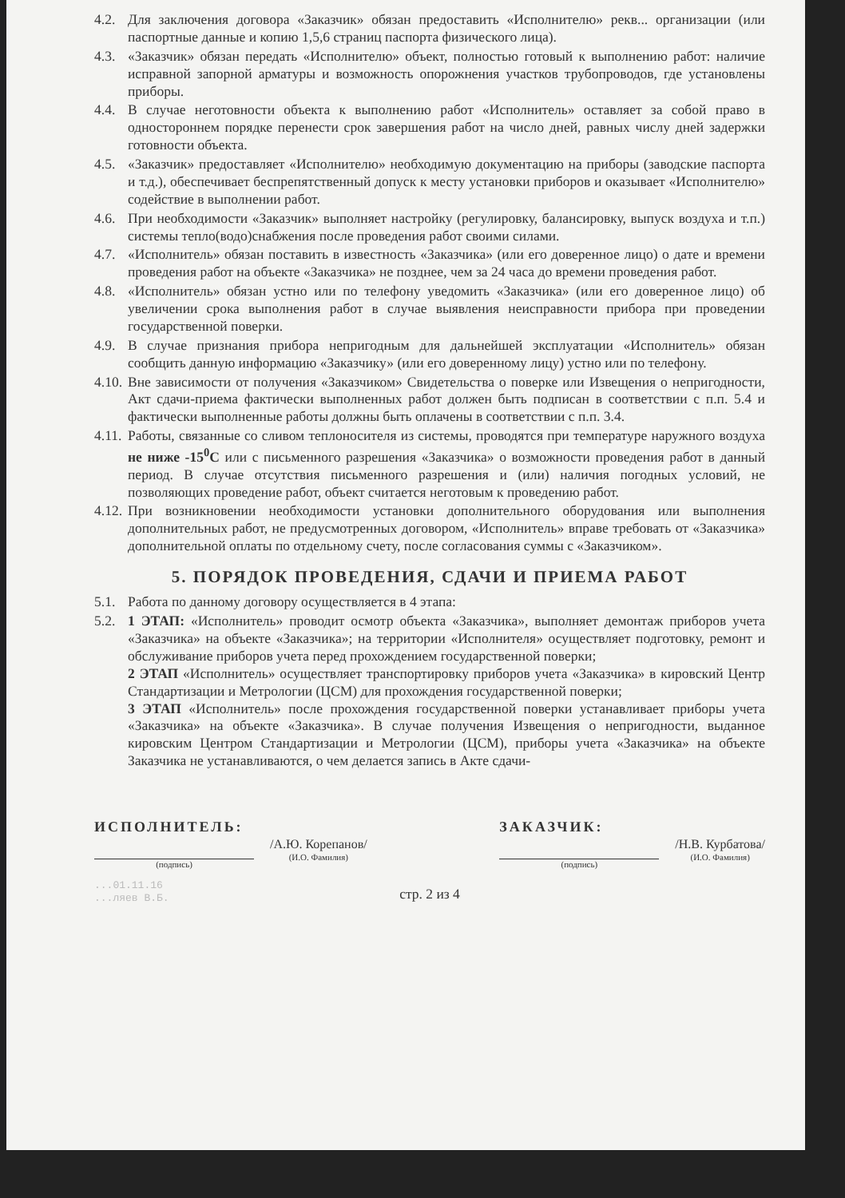4.2. Для заключения договора «Заказчик» обязан предоставить «Исполнителю» рекв... организации (или паспортные данные и копию 1,5,6 страниц паспорта физического лица).
4.3. «Заказчик» обязан передать «Исполнителю» объект, полностью готовый к выполнению работ: наличие исправной запорной арматуры и возможность опорожнения участков трубопроводов, где установлены приборы.
4.4. В случае неготовности объекта к выполнению работ «Исполнитель» оставляет за собой право в одностороннем порядке перенести срок завершения работ на число дней, равных числу дней задержки готовности объекта.
4.5. «Заказчик» предоставляет «Исполнителю» необходимую документацию на приборы (заводские паспорта и т.д.), обеспечивает беспрепятственный допуск к месту установки приборов и оказывает «Исполнителю» содействие в выполнении работ.
4.6. При необходимости «Заказчик» выполняет настройку (регулировку, балансировку, выпуск воздуха и т.п.) системы тепло(водо)снабжения после проведения работ своими силами.
4.7. «Исполнитель» обязан поставить в известность «Заказчика» (или его доверенное лицо) о дате и времени проведения работ на объекте «Заказчика» не позднее, чем за 24 часа до времени проведения работ.
4.8. «Исполнитель» обязан устно или по телефону уведомить «Заказчика» (или его доверенное лицо) об увеличении срока выполнения работ в случае выявления неисправности прибора при проведении государственной поверки.
4.9. В случае признания прибора непригодным для дальнейшей эксплуатации «Исполнитель» обязан сообщить данную информацию «Заказчику» (или его доверенному лицу) устно или по телефону.
4.10. Вне зависимости от получения «Заказчиком» Свидетельства о поверке или Извещения о непригодности, Акт сдачи-приема фактически выполненных работ должен быть подписан в соответствии с п.п. 5.4 и фактически выполненные работы должны быть оплачены в соответствии с п.п. 3.4.
4.11. Работы, связанные со сливом теплоносителя из системы, проводятся при температуре наружного воздуха не ниже -15<sup>0</sup>С или с письменного разрешения «Заказчика» о возможности проведения работ в данный период. В случае отсутствия письменного разрешения и (или) наличия погодных условий, не позволяющих проведение работ, объект считается неготовым к проведению работ.
4.12. При возникновении необходимости установки дополнительного оборудования или выполнения дополнительных работ, не предусмотренных договором, «Исполнитель» вправе требовать от «Заказчика» дополнительной оплаты по отдельному счету, после согласования суммы с «Заказчиком».
5. ПОРЯДОК ПРОВЕДЕНИЯ, СДАЧИ И ПРИЕМА РАБОТ
5.1. Работа по данному договору осуществляется в 4 этапа:
5.2. 1 ЭТАП: «Исполнитель» проводит осмотр объекта «Заказчика», выполняет демонтаж приборов учета «Заказчика» на объекте «Заказчика»; на территории «Исполнителя» осуществляет подготовку, ремонт и обслуживание приборов учета перед прохождением государственной поверки;
2 ЭТАП «Исполнитель» осуществляет транспортировку приборов учета «Заказчика» в кировский Центр Стандартизации и Метрологии (ЦСМ) для прохождения государственной поверки;
3 ЭТАП «Исполнитель» после прохождения государственной поверки устанавливает приборы учета «Заказчика» на объекте «Заказчика». В случае получения Извещения о непригодности, выданное кировским Центром Стандартизации и Метрологии (ЦСМ), приборы учета «Заказчика» на объекте Заказчика не устанавливаются, о чем делается запись в Акте сдачи-
ИСПОЛНИТЕЛЬ:
(подпись)
/А.Ю. Корепанов/
(И.О. Фамилия)
ЗАКАЗЧИК:
(подпись)
/Н.В. Курбатова/
(И.О. Фамилия)
стр. 2 из 4
...01.11.16
...ляев В.Б.